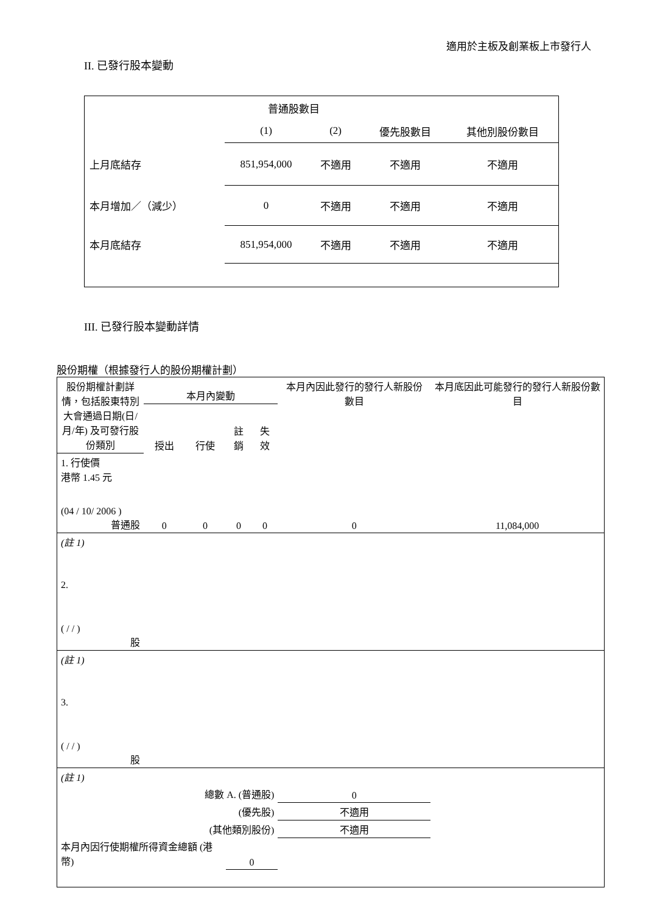適用於主板及創業板上市發行人
II. 已發行股本變動
| | 普通股數目 | | | |
| | (1) | (2) | 優先股數目 | 其他別股份數目 |
| 上月底結存 | 851,954,000 | 不適用 | 不適用 | 不適用 |
| 本月增加／（減少） | 0 | 不適用 | 不適用 | 不適用 |
| 本月底結存 | 851,954,000 | 不適用 | 不適用 | 不適用 |
III. 已發行股本變動詳情
股份期權（根據發行人的股份期權計劃）
| 股份期權計劃詳情，包括股東特別大會通過日期(日/月/年) 及可發行股份類別 | 本月內變動 | | | | 本月內因此發行的發行人新股份數目 | 本月底因此可能發行的發行人新股份數目 |
| | 授出 | 行使 | 註銷 | 失效 | | |
| 1. 行使價 港幣 1.45 元 (04 / 10/ 2006 ) 普通股 | 0 | 0 | 0 | 0 | 0 | 11,084,000 |
| (註 1) | | | | | | |
| 2. ( / / ) 股 | | | | | | |
| (註 1) | | | | | | |
| 3. ( / / ) 股 | | | | | | |
| (註 1) | | | | | | |
| 總數 A. (普通股) | | | | | 0 | |
| (優先股) | | | | | 不適用 | |
| (其他類別股份) | | | | | 不適用 | |
| 本月內因行使期權所得資金總額 (港幣) | | | 0 | | | |